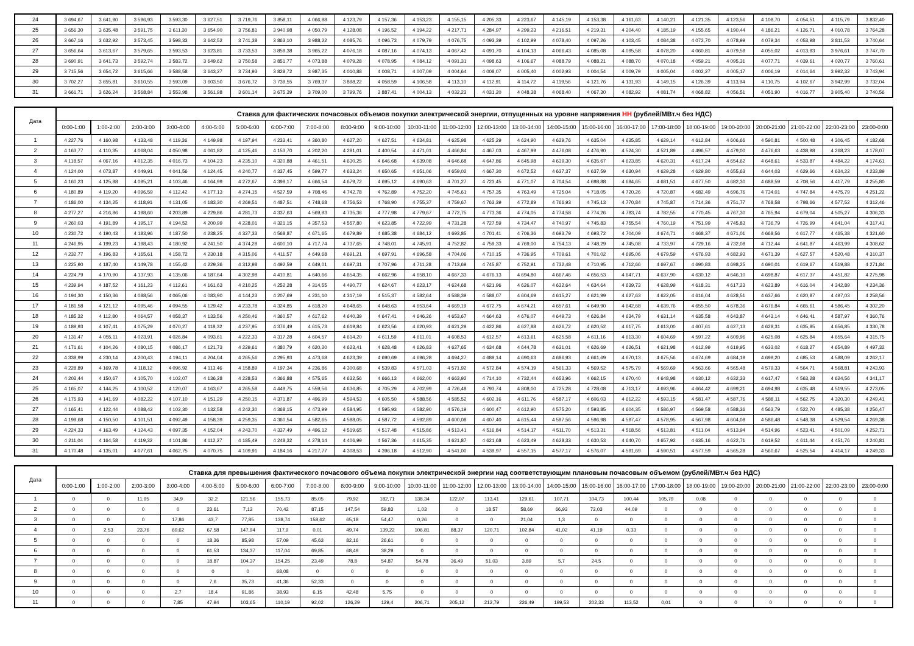| 24 | 3 694,67 | 3 641,90 | 3 596,93 | 3 593,30 | 3 627,51 | 3 719,76 | 3 858,11 | 4 066,88 | 4 123,79 | 4 157,36 | 4 153,23 | 4 155,15 | 4 205,33 | 4 223,67 | 4 145,19 | 4 153,38 | 4 161,63 | 4 140,21 | 4 121,35 | 4 123,56 | 4 108,70 | 4 054,51 | 4 115,79 | 3 832,40 |
| 25 | 3 656,30 | 3 635,48 | 3 591,75 | 3 611,30 | 3 654,90 | 3 756,81 | 3 940,98 | 4 050,79 | 4 128,08 | 4 196,52 | 4 194,22 | 4 217,71 | 4 284,97 | 4 299,23 | 4 216,51 | 4 219,31 | 4 204,40 | 4 185,19 | 4 155,65 | 4 190,44 | 4 186,21 | 4 126,71 | 4 010,78 | 3 764,28 |
| 26 | 3 667,16 | 3 632,92 | 3 573,45 | 3 598,33 | 3 642,52 | 3 741,38 | 3 863,10 | 3 988,22 | 4 085,76 | 4 096,73 | 4 079,79 | 4 076,75 | 4 093,39 | 4 102,99 | 4 078,40 | 4 097,26 | 4 103,45 | 4 084,38 | 4 072,70 | 4 078,99 | 4 079,34 | 4 053,98 | 3 811,53 | 3 740,64 |
| 27 | 3 656,64 | 3 613,67 | 3 579,65 | 3 593,53 | 3 623,81 | 3 733,53 | 3 859,38 | 3 965,22 | 4 076,18 | 4 087,16 | 4 074,13 | 4 067,42 | 4 091,70 | 4 104,13 | 4 066,43 | 4 085,08 | 4 095,58 | 4 078,20 | 4 060,81 | 4 079,59 | 4 055,02 | 4 013,93 | 3 976,61 | 3 747,70 |
| 28 | 3 690,91 | 3 641,73 | 3 592,74 | 3 583,72 | 3 649,62 | 3 750,58 | 3 851,77 | 4 073,88 | 4 079,28 | 4 078,95 | 4 084,12 | 4 091,31 | 4 098,63 | 4 106,67 | 4 088,79 | 4 088,21 | 4 088,70 | 4 070,18 | 4 059,21 | 4 095,31 | 4 077,71 | 4 039,61 | 4 020,77 | 3 760,61 |
| 29 | 3 715,56 | 3 654,72 | 3 615,66 | 3 588,58 | 3 643,27 | 3 734,93 | 3 828,72 | 3 987,35 | 4 010,88 | 4 008,71 | 4 007,09 | 4 004,64 | 4 008,07 | 4 005,40 | 4 002,93 | 4 004,54 | 4 009,79 | 4 005,04 | 4 002,27 | 4 005,17 | 4 006,19 | 4 014,64 | 3 992,32 | 3 743,94 |
| 30 | 3 702,27 | 3 655,81 | 3 610,55 | 3 593,09 | 3 603,50 | 3 676,72 | 3 739,55 | 3 769,37 | 3 898,22 | 4 058,59 | 4 106,58 | 4 113,10 | 4 112,91 | 4 114,72 | 4 119,56 | 4 121,76 | 4 131,93 | 4 149,15 | 4 126,39 | 4 113,94 | 4 110,75 | 4 102,67 | 3 942,99 | 3 732,04 |
| 31 | 3 661,71 | 3 626,24 | 3 568,84 | 3 553,98 | 3 561,98 | 3 601,14 | 3 675,39 | 3 709,00 | 3 799,76 | 3 887,41 | 4 004,13 | 4 032,23 | 4 031,20 | 4 048,38 | 4 068,40 | 4 067,30 | 4 082,92 | 4 081,74 | 4 068,82 | 4 056,51 | 4 051,90 | 4 016,77 | 3 905,40 | 3 740,56 |
| Дата | Ставка для фактических почасовых объемов покупки электрической энергии, отпущенных на уровне напряжения НН (рублей/МВт.ч без НДС) | | | | | | | | | | | | | | | | | | | | | | | |
| --- | --- | --- | --- | --- | --- | --- | --- | --- | --- | --- | --- | --- | --- | --- | --- | --- | --- | --- | --- | --- | --- | --- | --- | --- |
| | 0:00-1:00 | 1:00-2:00 | 2:00-3:00 | 3:00-4:00 | 4:00-5:00 | 5:00-6:00 | 6:00-7:00 | 7:00-8:00 | 8:00-9:00 | 9:00-10:00 | 10:00-11:00 | 11:00-12:00 | 12:00-13:00 | 13:00-14:00 | 14:00-15:00 | 15:00-16:00 | 16:00-17:00 | 17:00-18:00 | 18:00-19:00 | 19:00-20:00 | 20:00-21:00 | 21:00-22:00 | 22:00-23:00 | 23:00-0:00 |
| 1 | 4 227,76 | 4 160,98 | 4 133,48 | 4 119,36 | 4 149,98 | 4 197,94 | 4 233,41 | 4 360,80 | 4 627,20 | 4 627,51 | 4 634,81 | 4 625,98 | 4 625,29 | 4 624,90 | 4 629,76 | 4 635,04 | 4 635,85 | 4 629,14 | 4 612,84 | 4 606,66 | 4 590,81 | 4 500,48 | 4 306,45 | 4 182,68 |
| 2 | 4 163,77 | 4 110,35 | 4 068,04 | 4 050,98 | 4 061,82 | 4 125,46 | 4 153,70 | 4 202,20 | 4 281,01 | 4 400,54 | 4 471,01 | 4 466,84 | 4 467,03 | 4 467,99 | 4 476,08 | 4 476,90 | 4 524,30 | 4 521,89 | 4 496,57 | 4 479,00 | 4 476,63 | 4 438,98 | 4 268,23 | 4 178,07 |
| 3 | 4 118,57 | 4 067,16 | 4 012,35 | 4 016,73 | 4 104,23 | 4 235,10 | 4 320,88 | 4 461,51 | 4 630,25 | 4 646,68 | 4 639,08 | 4 646,68 | 4 647,86 | 4 645,98 | 4 639,30 | 4 635,67 | 4 623,85 | 4 620,31 | 4 617,24 | 4 654,62 | 4 648,61 | 4 533,87 | 4 484,22 | 4 174,61 |
| 4 | 4 124,00 | 4 073,87 | 4 049,91 | 4 041,56 | 4 124,45 | 4 240,77 | 4 337,45 | 4 599,77 | 4 633,24 | 4 650,65 | 4 651,06 | 4 659,02 | 4 667,30 | 4 672,52 | 4 637,37 | 4 637,59 | 4 630,94 | 4 629,28 | 4 629,80 | 4 655,63 | 4 644,03 | 4 629,66 | 4 634,22 | 4 233,89 |
| 5 | 4 160,23 | 4 125,88 | 4 095,21 | 4 103,46 | 4 164,99 | 4 272,67 | 4 398,17 | 4 666,54 | 4 679,72 | 4 695,12 | 4 690,63 | 4 701,27 | 4 723,45 | 4 771,07 | 4 704,54 | 4 698,88 | 4 684,65 | 4 681,51 | 4 677,50 | 4 682,30 | 4 688,59 | 4 708,56 | 4 417,79 | 4 255,80 |
| 6 | 4 180,89 | 4 119,20 | 4 096,59 | 4 112,42 | 4 177,13 | 4 274,15 | 4 527,59 | 4 708,46 | 4 742,78 | 4 762,89 | 4 752,20 | 4 745,61 | 4 757,35 | 4 763,49 | 4 725,04 | 4 718,05 | 4 720,26 | 4 720,87 | 4 682,49 | 4 696,76 | 4 734,01 | 4 747,84 | 4 475,79 | 4 251,22 |
| 7 | 4 186,00 | 4 134,25 | 4 118,91 | 4 131,05 | 4 183,30 | 4 269,51 | 4 487,51 | 4 748,68 | 4 756,53 | 4 768,90 | 4 755,37 | 4 759,67 | 4 763,39 | 4 772,89 | 4 766,93 | 4 745,13 | 4 770,84 | 4 745,87 | 4 714,36 | 4 751,77 | 4 768,58 | 4 798,66 | 4 577,52 | 4 312,46 |
| 8 | 4 277,27 | 4 216,86 | 4 198,60 | 4 203,89 | 4 229,86 | 4 281,73 | 4 337,63 | 4 569,93 | 4 735,36 | 4 777,98 | 4 779,67 | 4 772,75 | 4 773,36 | 4 774,05 | 4 774,58 | 4 774,26 | 4 783,74 | 4 782,55 | 4 770,45 | 4 767,30 | 4 765,94 | 4 679,04 | 4 505,27 | 4 306,33 |
| 9 | 4 260,03 | 4 191,89 | 4 195,17 | 4 194,52 | 4 200,99 | 4 228,01 | 4 321,15 | 4 357,53 | 4 557,80 | 4 623,85 | 4 722,99 | 4 731,28 | 4 727,59 | 4 734,47 | 4 740,97 | 4 745,83 | 4 755,54 | 4 760,19 | 4 751,99 | 4 745,83 | 4 736,79 | 4 726,99 | 4 641,04 | 4 317,41 |
| 10 | 4 230,72 | 4 190,43 | 4 183,96 | 4 187,50 | 4 238,25 | 4 327,33 | 4 568,87 | 4 671,65 | 4 679,89 | 4 685,38 | 4 684,12 | 4 693,85 | 4 701,41 | 4 706,36 | 4 693,79 | 4 693,72 | 4 704,09 | 4 674,71 | 4 668,37 | 4 671,01 | 4 668,56 | 4 617,77 | 4 465,38 | 4 321,60 |
| 11 | 4 246,95 | 4 199,23 | 4 198,43 | 4 180,92 | 4 241,50 | 4 374,28 | 4 600,10 | 4 717,74 | 4 737,65 | 4 748,01 | 4 745,91 | 4 752,82 | 4 759,33 | 4 769,00 | 4 754,13 | 4 748,29 | 4 745,08 | 4 733,97 | 4 729,16 | 4 732,08 | 4 712,44 | 4 641,87 | 4 463,99 | 4 308,62 |
| 12 | 4 232,77 | 4 196,83 | 4 165,61 | 4 158,72 | 4 230,18 | 4 315,06 | 4 411,57 | 4 649,68 | 4 691,21 | 4 697,91 | 4 696,58 | 4 704,06 | 4 710,15 | 4 736,95 | 4 709,61 | 4 701,02 | 4 695,06 | 4 679,59 | 4 676,93 | 4 682,93 | 4 671,39 | 4 627,57 | 4 520,48 | 4 310,37 |
| 13 | 4 225,90 | 4 187,40 | 4 149,78 | 4 155,42 | 4 229,36 | 4 312,98 | 4 492,59 | 4 649,01 | 4 697,31 | 4 707,96 | 4 711,28 | 4 713,69 | 4 745,87 | 4 752,91 | 4 732,48 | 4 710,95 | 4 712,66 | 4 697,67 | 4 690,83 | 4 698,25 | 4 690,01 | 4 619,67 | 4 519,88 | 4 271,84 |
| 14 | 4 224,79 | 4 170,90 | 4 137,93 | 4 135,06 | 4 187,64 | 4 302,98 | 4 410,81 | 4 640,66 | 4 654,35 | 4 662,96 | 4 658,10 | 4 667,33 | 4 676,13 | 4 694,80 | 4 667,46 | 4 656,53 | 4 647,71 | 4 637,90 | 4 630,12 | 4 646,10 | 4 698,87 | 4 617,37 | 4 451,82 | 4 275,98 |
| 15 | 4 239,94 | 4 187,52 | 4 161,23 | 4 112,61 | 4 161,63 | 4 210,25 | 4 252,28 | 4 314,55 | 4 490,77 | 4 624,67 | 4 623,17 | 4 624,68 | 4 621,96 | 4 626,07 | 4 632,64 | 4 634,64 | 4 639,73 | 4 628,99 | 4 618,31 | 4 617,23 | 4 623,89 | 4 616,04 | 4 342,89 | 4 234,36 |
| 16 | 4 194,30 | 4 150,36 | 4 088,56 | 4 065,06 | 4 083,90 | 4 144,23 | 4 207,69 | 4 231,10 | 4 317,19 | 4 515,37 | 4 582,64 | 4 588,39 | 4 588,07 | 4 604,69 | 4 615,27 | 4 621,99 | 4 627,63 | 4 622,05 | 4 616,04 | 4 628,51 | 4 637,66 | 4 620,87 | 4 497,03 | 4 258,56 |
| 17 | 4 181,58 | 4 121,12 | 4 095,46 | 4 094,55 | 4 129,42 | 4 233,78 | 4 324,85 | 4 618,20 | 4 648,65 | 4 648,63 | 4 653,64 | 4 669,19 | 4 672,75 | 4 674,21 | 4 657,61 | 4 649,90 | 4 642,68 | 4 639,76 | 4 655,50 | 4 678,36 | 4 676,84 | 4 665,61 | 4 586,45 | 4 302,20 |
| 18 | 4 185,32 | 4 112,80 | 4 064,57 | 4 058,37 | 4 133,56 | 4 250,46 | 4 360,57 | 4 617,62 | 4 640,39 | 4 647,41 | 4 646,26 | 4 653,67 | 4 664,63 | 4 676,07 | 4 649,73 | 4 626,84 | 4 634,79 | 4 631,14 | 4 635,58 | 4 643,87 | 4 643,14 | 4 646,41 | 4 587,97 | 4 360,76 |
| 19 | 4 189,93 | 4 107,41 | 4 075,29 | 4 070,27 | 4 118,32 | 4 237,95 | 4 376,49 | 4 615,73 | 4 619,84 | 4 623,56 | 4 620,93 | 4 621,29 | 4 622,86 | 4 627,88 | 4 626,72 | 4 620,52 | 4 617,75 | 4 613,00 | 4 607,61 | 4 627,13 | 4 628,31 | 4 635,85 | 4 656,85 | 4 330,78 |
| 20 | 4 131,47 | 4 055,11 | 4 023,91 | 4 026,84 | 4 093,61 | 4 222,33 | 4 317,28 | 4 604,57 | 4 614,20 | 4 611,59 | 4 611,01 | 4 608,53 | 4 612,57 | 4 613,61 | 4 625,58 | 4 611,16 | 4 613,30 | 4 604,69 | 4 597,22 | 4 609,96 | 4 625,08 | 4 625,84 | 4 655,64 | 4 315,75 |
| 21 | 4 171,61 | 4 104,26 | 4 080,15 | 4 086,17 | 4 121,73 | 4 229,61 | 4 380,79 | 4 620,20 | 4 623,41 | 4 628,48 | 4 626,83 | 4 627,65 | 4 634,68 | 4 644,78 | 4 631,01 | 4 626,69 | 4 626,51 | 4 621,98 | 4 612,99 | 4 619,95 | 4 633,02 | 4 618,27 | 4 654,89 | 4 497,32 |
| 22 | 4 338,99 | 4 230,14 | 4 200,43 | 4 194,11 | 4 204,04 | 4 265,56 | 4 295,93 | 4 473,68 | 4 623,39 | 4 690,69 | 4 696,28 | 4 694,27 | 4 689,14 | 4 690,63 | 4 686,93 | 4 661,69 | 4 670,13 | 4 675,56 | 4 674,69 | 4 684,19 | 4 699,20 | 4 685,53 | 4 588,09 | 4 262,17 |
| 23 | 4 228,89 | 4 169,78 | 4 118,12 | 4 096,92 | 4 113,46 | 4 158,89 | 4 197,34 | 4 236,86 | 4 300,68 | 4 539,83 | 4 571,03 | 4 571,92 | 4 572,84 | 4 574,19 | 4 561,33 | 4 569,52 | 4 575,79 | 4 569,69 | 4 563,66 | 4 565,48 | 4 579,33 | 4 564,71 | 4 568,81 | 4 243,93 |
| 24 | 4 203,44 | 4 150,67 | 4 105,70 | 4 102,07 | 4 136,28 | 4 228,53 | 4 366,88 | 4 575,65 | 4 632,56 | 4 666,13 | 4 662,00 | 4 663,92 | 4 714,10 | 4 732,44 | 4 653,96 | 4 662,15 | 4 670,40 | 4 648,98 | 4 630,12 | 4 632,33 | 4 617,47 | 4 563,28 | 4 624,56 | 4 341,17 |
| 25 | 4 165,07 | 4 144,25 | 4 100,52 | 4 120,07 | 4 163,67 | 4 265,58 | 4 449,75 | 4 559,56 | 4 636,85 | 4 705,29 | 4 702,99 | 4 726,48 | 4 793,74 | 4 808,00 | 4 725,28 | 4 728,08 | 4 713,17 | 4 693,96 | 4 664,42 | 4 699,21 | 4 694,98 | 4 635,48 | 4 519,55 | 4 273,05 |
| 26 | 4 175,93 | 4 141,69 | 4 082,22 | 4 107,10 | 4 151,29 | 4 250,15 | 4 371,87 | 4 496,99 | 4 594,53 | 4 605,50 | 4 588,56 | 4 585,52 | 4 602,16 | 4 611,76 | 4 587,17 | 4 606,03 | 4 612,22 | 4 593,15 | 4 581,47 | 4 587,76 | 4 588,11 | 4 562,75 | 4 320,30 | 4 249,41 |
| 27 | 4 165,41 | 4 122,44 | 4 088,42 | 4 102,30 | 4 132,58 | 4 242,30 | 4 368,15 | 4 473,99 | 4 584,95 | 4 595,93 | 4 582,90 | 4 576,19 | 4 600,47 | 4 612,90 | 4 575,20 | 4 593,85 | 4 604,35 | 4 586,97 | 4 569,58 | 4 588,36 | 4 563,79 | 4 522,70 | 4 485,38 | 4 256,47 |
| 28 | 4 199,68 | 4 150,50 | 4 101,51 | 4 092,49 | 4 158,39 | 4 259,35 | 4 360,54 | 4 582,65 | 4 588,05 | 4 587,72 | 4 592,89 | 4 600,08 | 4 607,40 | 4 615,44 | 4 597,56 | 4 596,98 | 4 597,47 | 4 578,95 | 4 567,98 | 4 604,08 | 4 586,48 | 4 548,38 | 4 529,54 | 4 269,38 |
| 29 | 4 224,33 | 4 163,49 | 4 124,43 | 4 097,35 | 4 152,04 | 4 243,70 | 4 337,49 | 4 496,12 | 4 519,65 | 4 517,48 | 4 515,86 | 4 513,41 | 4 516,84 | 4 514,17 | 4 511,70 | 4 513,31 | 4 518,56 | 4 513,81 | 4 511,04 | 4 513,94 | 4 514,96 | 4 523,41 | 4 501,09 | 4 252,71 |
| 30 | 4 211,04 | 4 164,58 | 4 119,32 | 4 101,86 | 4 112,27 | 4 185,49 | 4 248,32 | 4 278,14 | 4 406,99 | 4 567,36 | 4 615,35 | 4 621,87 | 4 621,68 | 4 623,49 | 4 628,33 | 4 630,53 | 4 640,70 | 4 657,92 | 4 635,16 | 4 622,71 | 4 619,52 | 4 611,44 | 4 451,76 | 4 240,81 |
| 31 | 4 170,48 | 4 135,01 | 4 077,61 | 4 062,75 | 4 070,75 | 4 109,91 | 4 184,16 | 4 217,77 | 4 308,53 | 4 396,18 | 4 512,90 | 4 541,00 | 4 539,97 | 4 557,15 | 4 577,17 | 4 576,07 | 4 591,69 | 4 590,51 | 4 577,59 | 4 565,28 | 4 560,67 | 4 525,54 | 4 414,17 | 4 249,33 |
| Дата | Ставка для превышения фактического почасового объема покупки электрической энергии над соответствующим плановым почасовым объемом (рублей/МВт.ч без НДС) | | | | | | | | | | | | | | | | | | | | | | | |
| --- | --- | --- | --- | --- | --- | --- | --- | --- | --- | --- | --- | --- | --- | --- | --- | --- | --- | --- | --- | --- | --- | --- | --- | --- |
| | 0:00-1:00 | 1:00-2:00 | 2:00-3:00 | 3:00-4:00 | 4:00-5:00 | 5:00-6:00 | 6:00-7:00 | 7:00-8:00 | 8:00-9:00 | 9:00-10:00 | 10:00-11:00 | 11:00-12:00 | 12:00-13:00 | 13:00-14:00 | 14:00-15:00 | 15:00-16:00 | 16:00-17:00 | 17:00-18:00 | 18:00-19:00 | 19:00-20:00 | 20:00-21:00 | 21:00-22:00 | 22:00-23:00 | 23:00-0:00 |
| 1 | 0 | 0 | 11,95 | 34,9 | 32,2 | 121,56 | 155,73 | 85,05 | 79,92 | 182,71 | 138,34 | 122,07 | 113,41 | 129,61 | 107,71 | 104,73 | 100,44 | 105,79 | 0,08 | 0 | 0 | 0 | 0 | 0 |
| 2 | 0 | 0 | 0 | 0 | 23,61 | 7,13 | 70,42 | 87,15 | 147,54 | 59,83 | 1,03 | 0 | 18,57 | 58,69 | 66,93 | 73,03 | 44,09 | 0 | 0 | 0 | 0 | 0 | 0 | 0 |
| 3 | 0 | 0 | 0 | 17,86 | 43,7 | 77,85 | 138,74 | 158,62 | 65,18 | 54,47 | 0,26 | 0 | 0 | 21,04 | 1,3 | 0 | 0 | 0 | 0 | 0 | 0 | 0 | 0 | 0 |
| 4 | 0 | 2,53 | 23,76 | 69,62 | 67,58 | 147,94 | 117,9 | 0,01 | 49,74 | 139,22 | 106,81 | 88,37 | 120,71 | 102,84 | 41,02 | 41,19 | 0,33 | 0 | 0 | 0 | 0 | 0 | 0 | 0 |
| 5 | 0 | 0 | 0 | 0 | 18,36 | 85,98 | 57,09 | 45,63 | 82,16 | 26,61 | 0 | 0 | 0 | 0 | 0 | 0 | 0 | 0 | 0 | 0 | 0 | 0 | 0 | 0 |
| 6 | 0 | 0 | 0 | 0 | 61,53 | 134,37 | 117,04 | 69,85 | 68,49 | 38,29 | 0 | 0 | 0 | 0 | 0 | 0 | 0 | 0 | 0 | 0 | 0 | 0 | 0 | 0 |
| 7 | 0 | 0 | 0 | 0 | 18,87 | 104,37 | 154,25 | 23,49 | 78,8 | 54,87 | 54,78 | 36,49 | 51,03 | 3,89 | 5,7 | 24,5 | 0 | 0 | 0 | 0 | 0 | 0 | 0 | 0 |
| 8 | 0 | 0 | 0 | 0 | 0 | 0 | 68,08 | 0 | 0 | 0 | 0 | 0 | 0 | 0 | 0 | 0 | 0 | 0 | 0 | 0 | 0 | 0 | 0 | 0 |
| 9 | 0 | 0 | 0 | 0 | 7,6 | 35,73 | 41,36 | 52,33 | 0 | 0 | 0 | 0 | 0 | 0 | 0 | 0 | 0 | 0 | 0 | 0 | 0 | 0 | 0 | 0 |
| 10 | 0 | 0 | 0 | 2,7 | 18,4 | 91,86 | 38,93 | 6,15 | 42,48 | 5,75 | 0 | 0 | 0 | 0 | 0 | 0 | 0 | 0 | 0 | 0 | 0 | 0 | 0 | 0 |
| 11 | 0 | 0 | 0 | 7,85 | 47,94 | 103,65 | 110,19 | 92,02 | 126,29 | 129,4 | 206,71 | 205,12 | 212,79 | 226,49 | 199,53 | 202,33 | 113,52 | 0,01 | 0 | 0 | 0 | 0 | 0 | 0 |